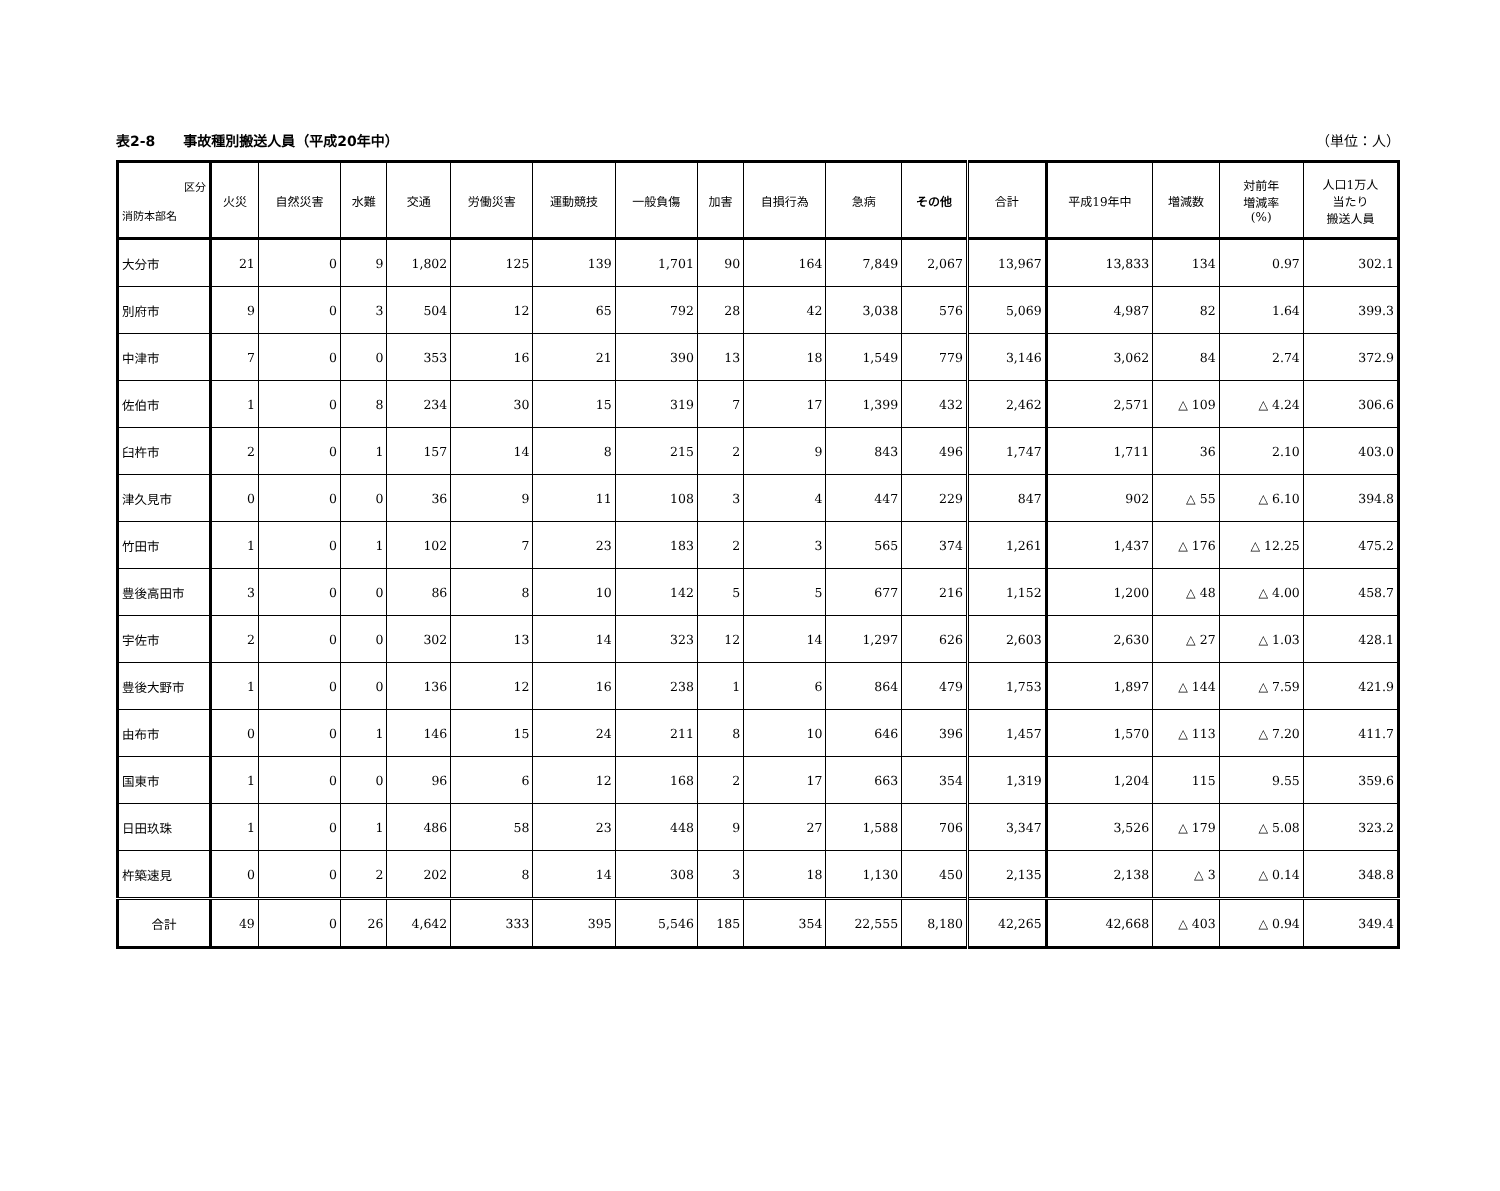表2-8　　事故種別搬送人員（平成20年中） （単位：人）
| 区分 消防本部名 | 火災 | 自然災害 | 水難 | 交通 | 労働災害 | 運動競技 | 一般負傷 | 加害 | 自損行為 | 急病 | その他 | 合計 | 平成19年中 | 増減数 | 対前年 増減率 (%) | 人口1万人 当たり 搬送人員 |
| --- | --- | --- | --- | --- | --- | --- | --- | --- | --- | --- | --- | --- | --- | --- | --- | --- |
| 大分市 | 21 | 0 | 9 | 1,802 | 125 | 139 | 1,701 | 90 | 164 | 7,849 | 2,067 | 13,967 | 13,833 | 134 | 0.97 | 302.1 |
| 別府市 | 9 | 0 | 3 | 504 | 12 | 65 | 792 | 28 | 42 | 3,038 | 576 | 5,069 | 4,987 | 82 | 1.64 | 399.3 |
| 中津市 | 7 | 0 | 0 | 353 | 16 | 21 | 390 | 13 | 18 | 1,549 | 779 | 3,146 | 3,062 | 84 | 2.74 | 372.9 |
| 佐伯市 | 1 | 0 | 8 | 234 | 30 | 15 | 319 | 7 | 17 | 1,399 | 432 | 2,462 | 2,571 | △ 109 | △ 4.24 | 306.6 |
| 臼杵市 | 2 | 0 | 1 | 157 | 14 | 8 | 215 | 2 | 9 | 843 | 496 | 1,747 | 1,711 | 36 | 2.10 | 403.0 |
| 津久見市 | 0 | 0 | 0 | 36 | 9 | 11 | 108 | 3 | 4 | 447 | 229 | 847 | 902 | △ 55 | △ 6.10 | 394.8 |
| 竹田市 | 1 | 0 | 1 | 102 | 7 | 23 | 183 | 2 | 3 | 565 | 374 | 1,261 | 1,437 | △ 176 | △ 12.25 | 475.2 |
| 豊後高田市 | 3 | 0 | 0 | 86 | 8 | 10 | 142 | 5 | 5 | 677 | 216 | 1,152 | 1,200 | △ 48 | △ 4.00 | 458.7 |
| 宇佐市 | 2 | 0 | 0 | 302 | 13 | 14 | 323 | 12 | 14 | 1,297 | 626 | 2,603 | 2,630 | △ 27 | △ 1.03 | 428.1 |
| 豊後大野市 | 1 | 0 | 0 | 136 | 12 | 16 | 238 | 1 | 6 | 864 | 479 | 1,753 | 1,897 | △ 144 | △ 7.59 | 421.9 |
| 由布市 | 0 | 0 | 1 | 146 | 15 | 24 | 211 | 8 | 10 | 646 | 396 | 1,457 | 1,570 | △ 113 | △ 7.20 | 411.7 |
| 国東市 | 1 | 0 | 0 | 96 | 6 | 12 | 168 | 2 | 17 | 663 | 354 | 1,319 | 1,204 | 115 | 9.55 | 359.6 |
| 日田玖珠 | 1 | 0 | 1 | 486 | 58 | 23 | 448 | 9 | 27 | 1,588 | 706 | 3,347 | 3,526 | △ 179 | △ 5.08 | 323.2 |
| 杵築速見 | 0 | 0 | 2 | 202 | 8 | 14 | 308 | 3 | 18 | 1,130 | 450 | 2,135 | 2,138 | △ 3 | △ 0.14 | 348.8 |
| 合計 | 49 | 0 | 26 | 4,642 | 333 | 395 | 5,546 | 185 | 354 | 22,555 | 8,180 | 42,265 | 42,668 | △ 403 | △ 0.94 | 349.4 |